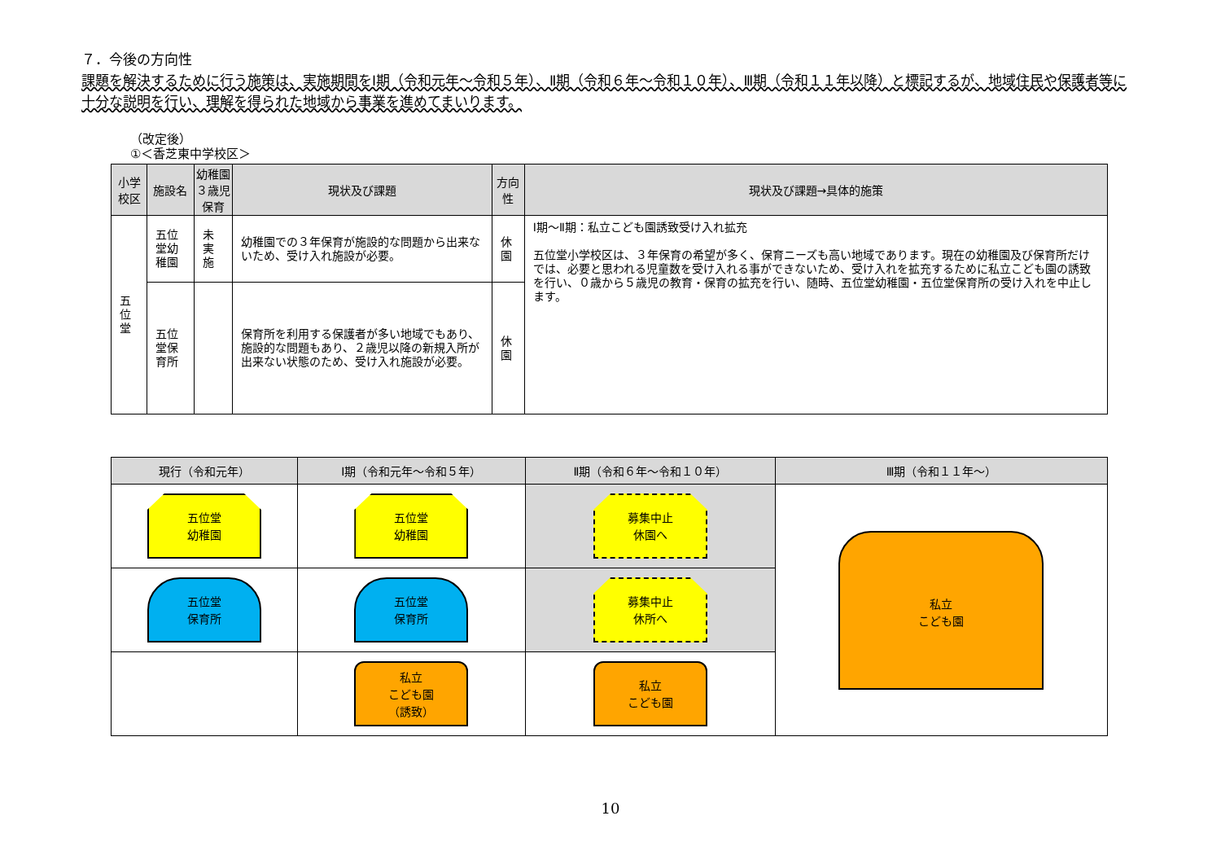７．今後の方向性
課題を解決するために行う施策は、実施期間をⅠ期（令和元年～令和５年）、Ⅱ期（令和６年～令和１０年）、Ⅲ期（令和１１年以降）と標記するが、地域住民や保護者等に十分な説明を行い、理解を得られた地域から事業を進めてまいります。
（改定後）
①＜香芝東中学校区＞
| 小学 校区 | 施設名 | 幼稚園 ３歳児保育 | 現状及び課題 | 方向性 | 現状及び課題→具体的施策 |
| --- | --- | --- | --- | --- | --- |
| 五位堂 | 五位堂幼稚園 | 未実施 | 幼稚園での３年保育が施設的な問題から出来ないため、受け入れ施設が必要。 | 休園 | Ⅰ期～Ⅱ期：私立こども園誘致受け入れ拡充 五位堂小学校区は、３年保育の希望が多く、保育ニーズも高い地域であります。現在の幼稚園及び保育所だけでは、必要と思われる児童数を受け入れる事ができないため、受け入れを拡充するために私立こども園の誘致を行い、０歳から５歳児の教育・保育の拡充を行い、随時、五位堂幼稚園・五位堂保育所の受け入れを中止します。 |
| | 五位堂保育所 | | 保育所を利用する保護者が多い地域でもあり、施設的な問題もあり、２歳児以降の新規入所が出来ない状態のため、受け入れ施設が必要。 | 休園 | |
| 現行（令和元年） | Ⅰ期（令和元年～令和５年） | Ⅱ期（令和６年～令和１０年） | Ⅲ期（令和１１年～） |
| --- | --- | --- | --- |
| 五位堂 幼稚園 | 五位堂 幼稚園 | 募集中止 休園へ | 私立 こども園 |
| 五位堂 保育所 | 五位堂 保育所 | 募集中止 休所へ | |
| | 私立 こども園 （誘致） | 私立 こども園 | |
10